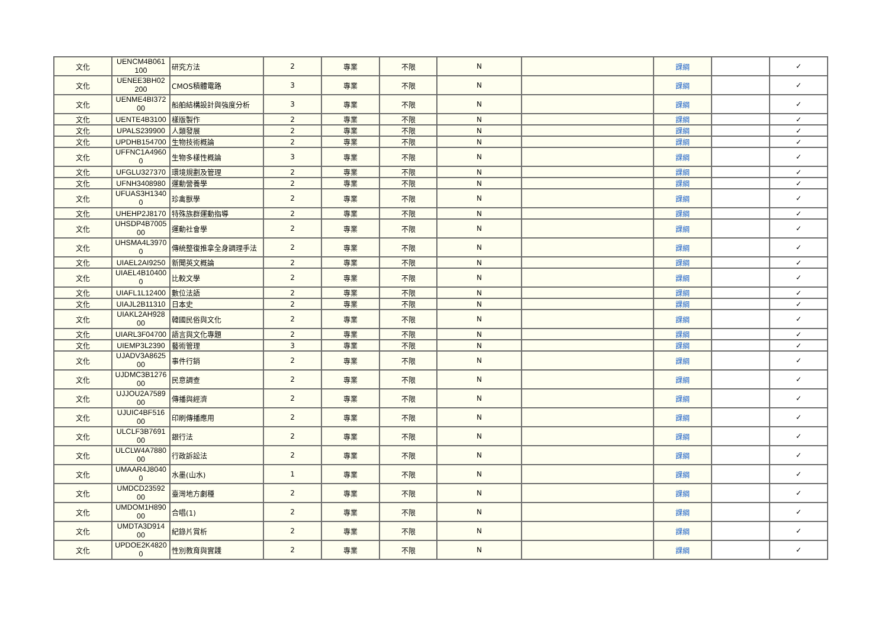| 文化 | UENCM4B061 100 | 研究方法 | 2 | 專業 | 不限 | N | | 課綱 | | ✓ |
| 文化 | UENEE3BH02 200 | CMOS積體電路 | 3 | 專業 | 不限 | N | | 課綱 | | ✓ |
| 文化 | UENME4BI372 00 | 船舶結構設計與強度分析 | 3 | 專業 | 不限 | N | | 課綱 | | ✓ |
| 文化 | UENTE4B3100 | 樣版製作 | 2 | 專業 | 不限 | N | | 課綱 | | ✓ |
| 文化 | UPALS239900 | 人類發展 | 2 | 專業 | 不限 | N | | 課綱 | | ✓ |
| 文化 | UPDHB154700 | 生物技術概論 | 2 | 專業 | 不限 | N | | 課綱 | | ✓ |
| 文化 | UFFNC1A4960 0 | 生物多樣性概論 | 3 | 專業 | 不限 | N | | 課綱 | | ✓ |
| 文化 | UFGLU327370 | 環境規劃及管理 | 2 | 專業 | 不限 | N | | 課綱 | | ✓ |
| 文化 | UFNH3408980 | 運動營養學 | 2 | 專業 | 不限 | N | | 課綱 | | ✓ |
| 文化 | UFUAS3H1340 0 | 珍禽獸學 | 2 | 專業 | 不限 | N | | 課綱 | | ✓ |
| 文化 | UHEHP2J8170 | 特殊族群運動指導 | 2 | 專業 | 不限 | N | | 課綱 | | ✓ |
| 文化 | UHSDP4B7005 00 | 運動社會學 | 2 | 專業 | 不限 | N | | 課綱 | | ✓ |
| 文化 | UHSMA4L3970 0 | 傳統整復推拿全身調理手法 | 2 | 專業 | 不限 | N | | 課綱 | | ✓ |
| 文化 | UIAEL2AI9250 | 新聞英文概論 | 2 | 專業 | 不限 | N | | 課綱 | | ✓ |
| 文化 | UIAEL4B10400 0 | 比較文學 | 2 | 專業 | 不限 | N | | 課綱 | | ✓ |
| 文化 | UIAFL1L12400 | 數位法語 | 2 | 專業 | 不限 | N | | 課綱 | | ✓ |
| 文化 | UIAJL2B11310 | 日本史 | 2 | 專業 | 不限 | N | | 課綱 | | ✓ |
| 文化 | UIAKL2AH928 00 | 韓國民俗與文化 | 2 | 專業 | 不限 | N | | 課綱 | | ✓ |
| 文化 | UIARL3F04700 | 語言與文化專題 | 2 | 專業 | 不限 | N | | 課綱 | | ✓ |
| 文化 | UIEMP3L2390 | 藝術管理 | 3 | 專業 | 不限 | N | | 課綱 | | ✓ |
| 文化 | UJADV3A8625 00 | 事件行銷 | 2 | 專業 | 不限 | N | | 課綱 | | ✓ |
| 文化 | UJDMC3B1276 00 | 民意調查 | 2 | 專業 | 不限 | N | | 課綱 | | ✓ |
| 文化 | UJJOU2A7589 00 | 傳播與經濟 | 2 | 專業 | 不限 | N | | 課綱 | | ✓ |
| 文化 | UJUIC4BF516 00 | 印刷傳播應用 | 2 | 專業 | 不限 | N | | 課綱 | | ✓ |
| 文化 | ULCLF3B7691 00 | 銀行法 | 2 | 專業 | 不限 | N | | 課綱 | | ✓ |
| 文化 | ULCLW4A7880 00 | 行政訴訟法 | 2 | 專業 | 不限 | N | | 課綱 | | ✓ |
| 文化 | UMAAR4J8040 0 | 水墨(山水) | 1 | 專業 | 不限 | N | | 課綱 | | ✓ |
| 文化 | UMDCD23592 00 | 臺灣地方劇種 | 2 | 專業 | 不限 | N | | 課綱 | | ✓ |
| 文化 | UMDOM1H890 00 | 合唱(1) | 2 | 專業 | 不限 | N | | 課綱 | | ✓ |
| 文化 | UMDTA3D914 00 | 紀錄片賞析 | 2 | 專業 | 不限 | N | | 課綱 | | ✓ |
| 文化 | UPDOE2K4820 0 | 性別教育與實踐 | 2 | 專業 | 不限 | N | | 課綱 | | ✓ |